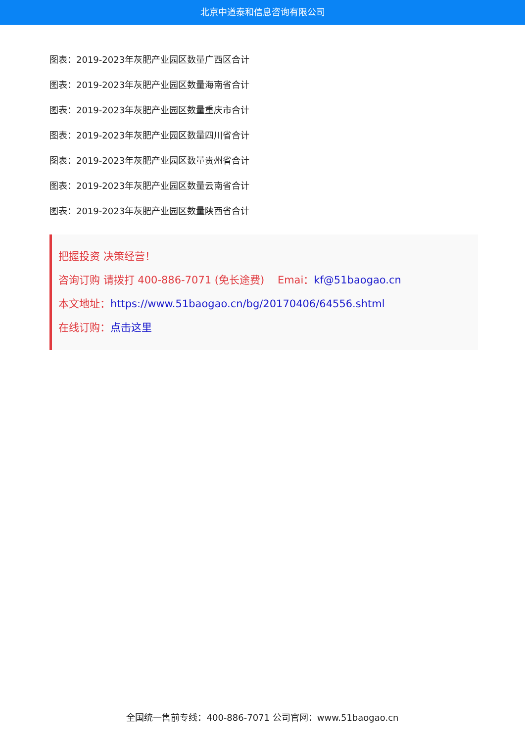北京中道泰和信息咨询有限公司
图表：2019-2023年灰肥产业园区数量广西区合计
图表：2019-2023年灰肥产业园区数量海南省合计
图表：2019-2023年灰肥产业园区数量重庆市合计
图表：2019-2023年灰肥产业园区数量四川省合计
图表：2019-2023年灰肥产业园区数量贵州省合计
图表：2019-2023年灰肥产业园区数量云南省合计
图表：2019-2023年灰肥产业园区数量陕西省合计
把握投资 决策经营！
咨询订购 请拨打 400-886-7071 (免长途费) Emai：kf@51baogao.cn
本文地址：https://www.51baogao.cn/bg/20170406/64556.shtml
在线订购：点击这里
全国统一售前专线：400-886-7071 公司官网：www.51baogao.cn